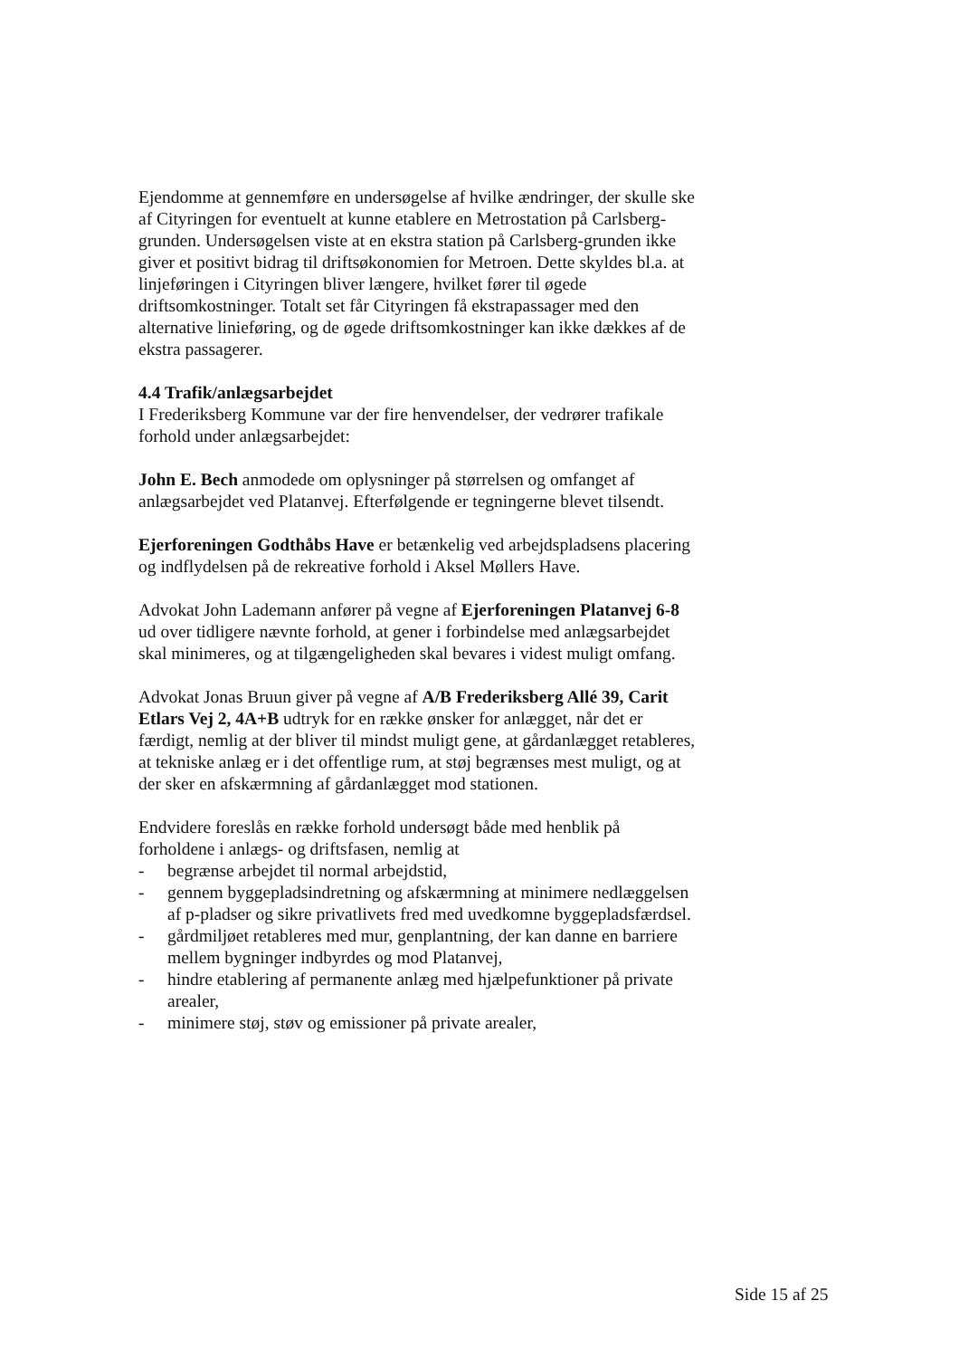Ejendomme at gennemføre en undersøgelse af hvilke ændringer, der skulle ske af Cityringen for eventuelt at kunne etablere en Metrostation på Carlsberg-grunden. Undersøgelsen viste at en ekstra station på Carlsberg-grunden ikke giver et positivt bidrag til driftsøkonomien for Metroen. Dette skyldes bl.a. at linjeføringen i Cityringen bliver længere, hvilket fører til øgede driftsomkostninger. Totalt set får Cityringen få ekstrapassager med den alternative linieføring, og de øgede driftsomkostninger kan ikke dækkes af de ekstra passagerer.
4.4 Trafik/anlægsarbejdet
I Frederiksberg Kommune var der fire henvendelser, der vedrører trafikale forhold under anlægsarbejdet:
John E. Bech anmodede om oplysninger på størrelsen og omfanget af anlægsarbejdet ved Platanvej. Efterfølgende er tegningerne blevet tilsendt.
Ejerforeningen Godthåbs Have er betænkelig ved arbejdspladsens placering og indflydelsen på de rekreative forhold i Aksel Møllers Have.
Advokat John Lademann anfører på vegne af Ejerforeningen Platanvej 6-8 ud over tidligere nævnte forhold, at gener i forbindelse med anlægsarbejdet skal minimeres, og at tilgængeligheden skal bevares i videst muligt omfang.
Advokat Jonas Bruun giver på vegne af A/B Frederiksberg Allé 39, Carit Etlars Vej 2, 4A+B udtryk for en række ønsker for anlægget, når det er færdigt, nemlig at der bliver til mindst muligt gene, at gårdanlægget retableres, at tekniske anlæg er i det offentlige rum, at støj begrænses mest muligt, og at der sker en afskærmning af gårdanlægget mod stationen.
Endvidere foreslås en række forhold undersøgt både med henblik på forholdene i anlægs- og driftsfasen, nemlig at
- begrænse arbejdet til normal arbejdstid,
- gennem byggepladsindretning og afskærmning at minimere nedlæggelsen af p-pladser og sikre privatlivets fred med uvedkomne byggepladsfærdsel.
- gårdmiljøet retableres med mur, genplantning, der kan danne en barriere mellem bygninger indbyrdes og mod Platanvej,
- hindre etablering af permanente anlæg med hjælpefunktioner på private arealer,
- minimere støj, støv og emissioner på private arealer,
Side 15 af 25